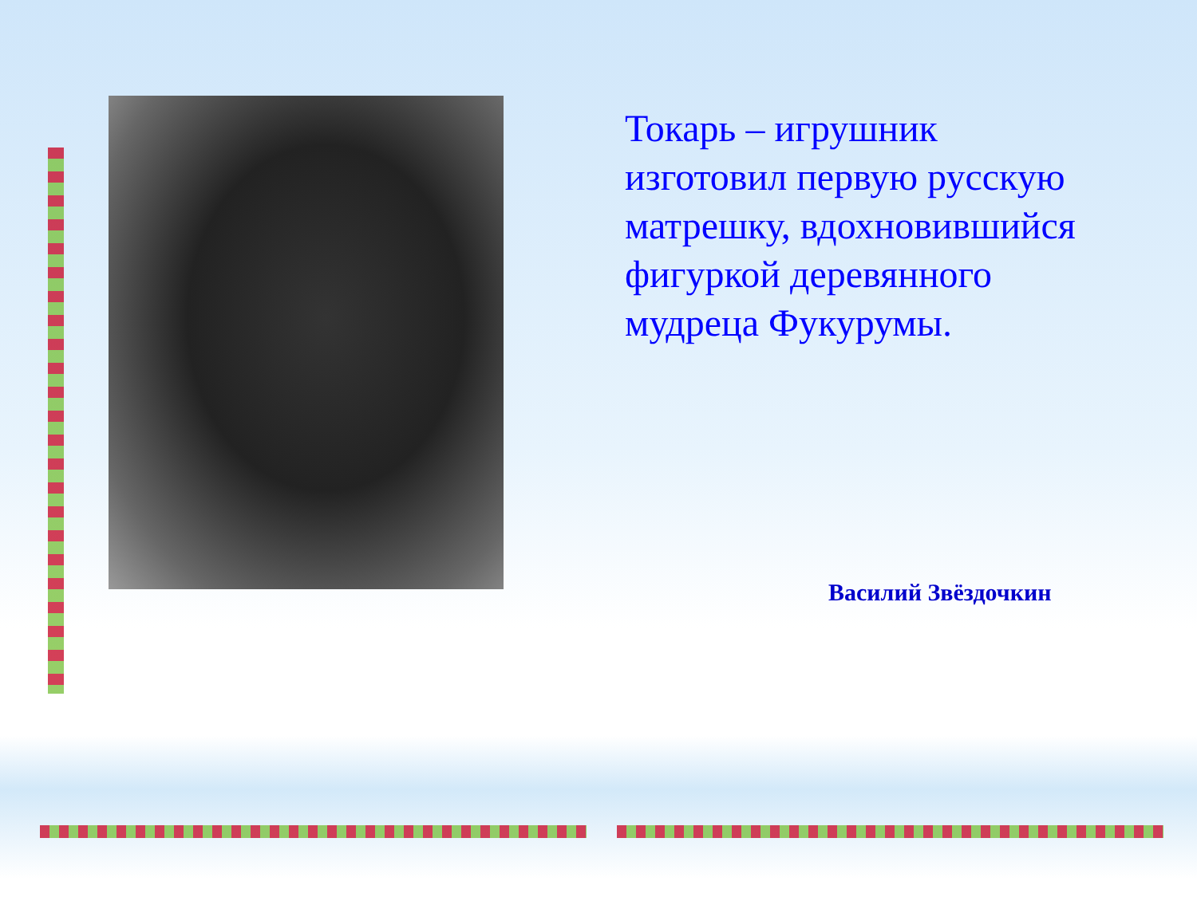Токарь – игрушник изготовил первую русскую матрешку, вдохновившийся фигуркой деревянного мудреца Фукурумы.
Василий Звёздочкин